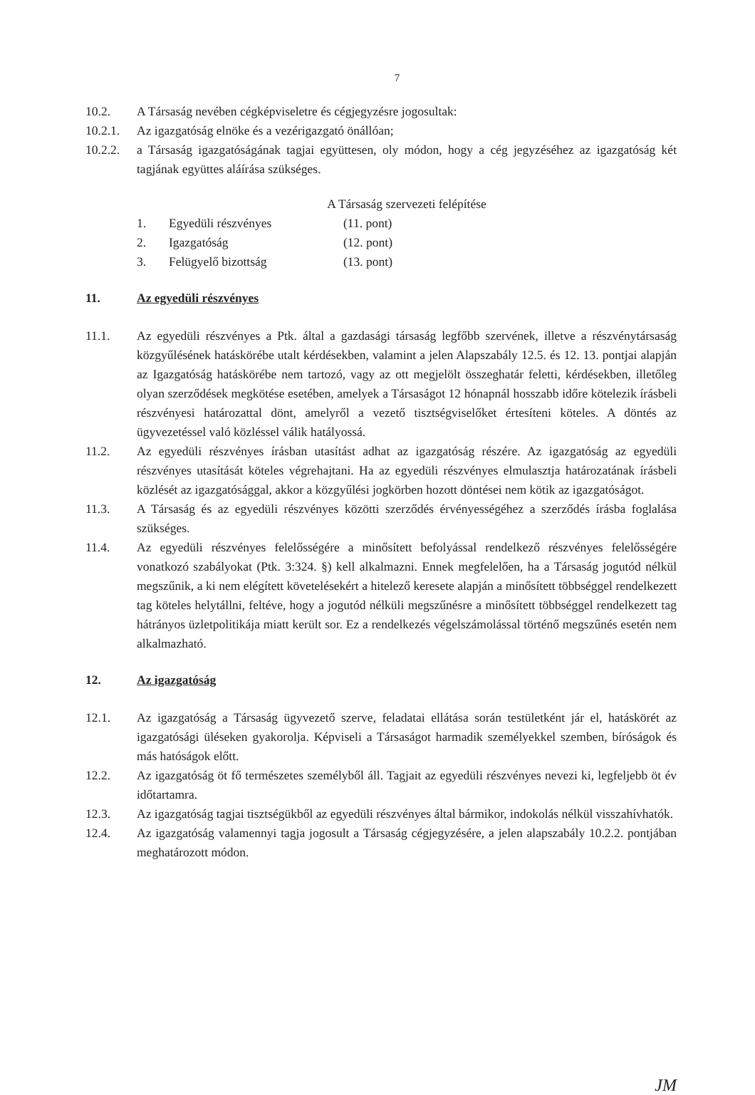7
10.2. A Társaság nevében cégképviseletre és cégjegyzésre jogosultak:
10.2.1.
Az igazgatóság elnöke és a vezérigazgató önállóan;
10.2.2.
a Társaság igazgatóságának tagjai együttesen, oly módon, hogy a cég jegyzéséhez az igazgatóság két tagjának együttes aláírása szükséges.
A Társaság szervezeti felépítése
1. Egyedüli részvényes (11. pont)
2. Igazgatóság (12. pont)
3. Felügyelő bizottság (13. pont)
11. Az egyedüli részvényes
11.1. Az egyedüli részvényes a Ptk. által a gazdasági társaság legfőbb szervének, illetve a részvénytársaság közgyűlésének hatáskörébe utalt kérdésekben, valamint a jelen Alapszabály 12.5. és 12. 13. pontjai alapján az Igazgatóság hatáskörébe nem tartozó, vagy az ott megjelölt összeghatár feletti, kérdésekben, illetőleg olyan szerződések megkötése esetében, amelyek a Társaságot 12 hónapnál hosszabb időre kötelezik írásbeli részvényesi határozattal dönt, amelyről a vezető tisztségviselőket értesíteni köteles. A döntés az ügyvezetéssel való közléssel válik hatályossá.
11.2. Az egyedüli részvényes írásban utasítást adhat az igazgatóság részére. Az igazgatóság az egyedüli részvényes utasítását köteles végrehajtani. Ha az egyedüli részvényes elmulasztja határozatának írásbeli közlését az igazgatósággal, akkor a közgyűlési jogkörben hozott döntései nem kötik az igazgatóságot.
11.3. A Társaság és az egyedüli részvényes közötti szerződés érvényességéhez a szerződés írásba foglalása szükséges.
11.4. Az egyedüli részvényes felelősségére a minősített befolyással rendelkező részvényes felelősségére vonatkozó szabályokat (Ptk. 3:324. §) kell alkalmazni. Ennek megfelelően, ha a Társaság jogutód nélkül megszűnik, a ki nem elégített követelésekért a hitelező keresete alapján a minősített többséggel rendelkezett tag köteles helytállni, feltéve, hogy a jogutód nélküli megszűnésre a minősített többséggel rendelkezett tag hátrányos üzletpolitikája miatt került sor. Ez a rendelkezés végelszámolással történő megszűnés esetén nem alkalmazható.
12. Az igazgatóság
12.1. Az igazgatóság a Társaság ügyvezető szerve, feladatai ellátása során testületként jár el, hatáskörét az igazgatósági üléseken gyakorolja. Képviseli a Társaságot harmadik személyekkel szemben, bíróságok és más hatóságok előtt.
12.2. Az igazgatóság öt fő természetes személyből áll. Tagjait az egyedüli részvényes nevezi ki, legfeljebb öt év időtartamra.
12.3. Az igazgatóság tagjai tisztségükből az egyedüli részvényes által bármikor, indokolás nélkül visszahívhatók.
12.4. Az igazgatóság valamennyi tagja jogosult a Társaság cégjegyzésére, a jelen alapszabály 10.2.2. pontjában meghatározott módon.
JM